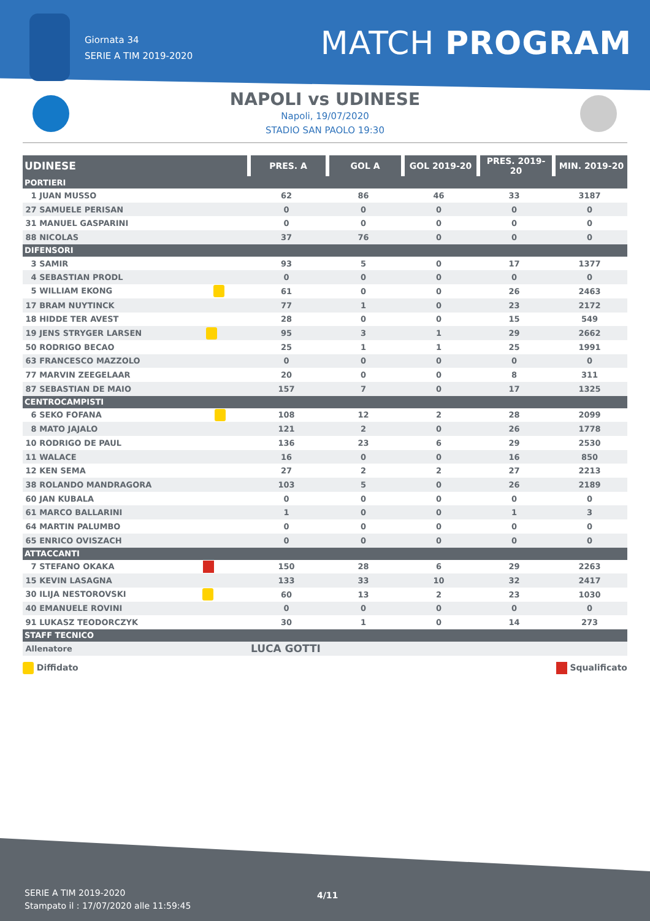Giornata 34
SERIE A TIM 2019-2020
MATCH PROGRAM
NAPOLI vs UDINESE
Napoli, 19/07/2020
STADIO SAN PAOLO 19:30
| UDINESE | PRES. A | GOL A | GOL 2019-20 | PRES. 2019-20 | MIN. 2019-20 |
| --- | --- | --- | --- | --- | --- |
| PORTIERI | | | | | |
| 1 JUAN MUSSO | 62 | 86 | 46 | 33 | 3187 |
| 27 SAMUELE PERISAN | 0 | 0 | 0 | 0 | 0 |
| 31 MANUEL GASPARINI | 0 | 0 | 0 | 0 | 0 |
| 88 NICOLAS | 37 | 76 | 0 | 0 | 0 |
| DIFENSORI | | | | | |
| 3 SAMIR | 93 | 5 | 0 | 17 | 1377 |
| 4 SEBASTIAN PRODL | 0 | 0 | 0 | 0 | 0 |
| 5 WILLIAM EKONG | 61 | 0 | 0 | 26 | 2463 |
| 17 BRAM NUYTINCK | 77 | 1 | 0 | 23 | 2172 |
| 18 HIDDE TER AVEST | 28 | 0 | 0 | 15 | 549 |
| 19 JENS STRYGER LARSEN | 95 | 3 | 1 | 29 | 2662 |
| 50 RODRIGO BECAO | 25 | 1 | 1 | 25 | 1991 |
| 63 FRANCESCO MAZZOLO | 0 | 0 | 0 | 0 | 0 |
| 77 MARVIN ZEEGELAAR | 20 | 0 | 0 | 8 | 311 |
| 87 SEBASTIAN DE MAIO | 157 | 7 | 0 | 17 | 1325 |
| CENTROCAMPISTI | | | | | |
| 6 SEKO FOFANA | 108 | 12 | 2 | 28 | 2099 |
| 8 MATO JAJALO | 121 | 2 | 0 | 26 | 1778 |
| 10 RODRIGO DE PAUL | 136 | 23 | 6 | 29 | 2530 |
| 11 WALACE | 16 | 0 | 0 | 16 | 850 |
| 12 KEN SEMA | 27 | 2 | 2 | 27 | 2213 |
| 38 ROLANDO MANDRAGORA | 103 | 5 | 0 | 26 | 2189 |
| 60 JAN KUBALA | 0 | 0 | 0 | 0 | 0 |
| 61 MARCO BALLARINI | 1 | 0 | 0 | 1 | 3 |
| 64 MARTIN PALUMBO | 0 | 0 | 0 | 0 | 0 |
| 65 ENRICO OVISZACH | 0 | 0 | 0 | 0 | 0 |
| ATTACCANTI | | | | | |
| 7 STEFANO OKAKA | 150 | 28 | 6 | 29 | 2263 |
| 15 KEVIN LASAGNA | 133 | 33 | 10 | 32 | 2417 |
| 30 ILIJA NESTOROVSKI | 60 | 13 | 2 | 23 | 1030 |
| 40 EMANUELE ROVINI | 0 | 0 | 0 | 0 | 0 |
| 91 LUKASZ TEODORCZYK | 30 | 1 | 0 | 14 | 273 |
| STAFF TECNICO | | | | | |
| Allenatore | LUCA GOTTI | | | | |
Diffidato Squalificato
4/11
SERIE A TIM 2019-2020
Stampato il : 17/07/2020 alle 11:59:45